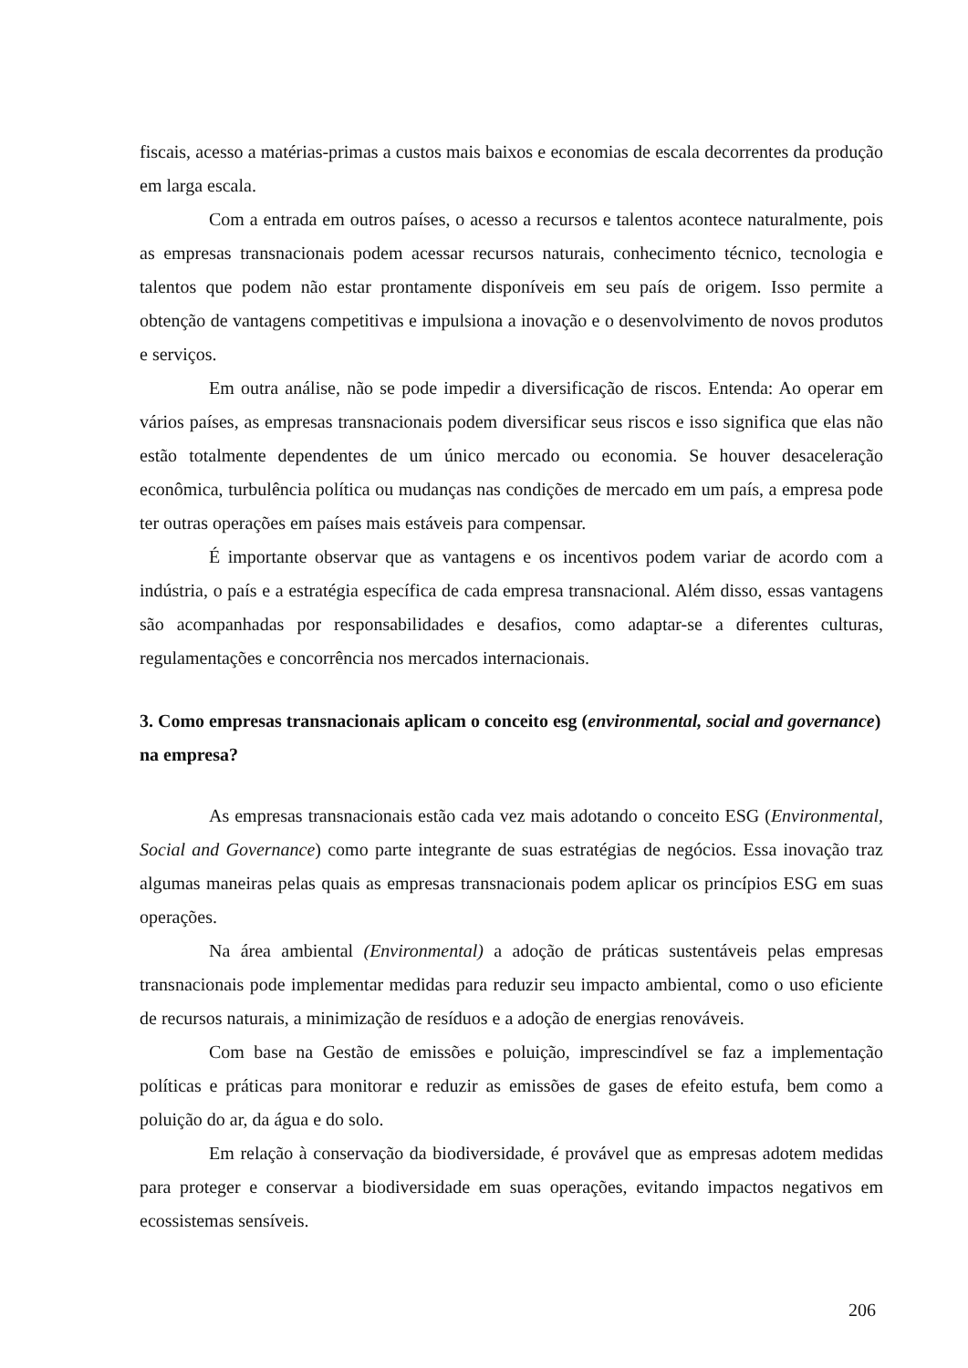fiscais, acesso a matérias-primas a custos mais baixos e economias de escala decorrentes da produção em larga escala.
Com a entrada em outros países, o acesso a recursos e talentos acontece naturalmente, pois as empresas transnacionais podem acessar recursos naturais, conhecimento técnico, tecnologia e talentos que podem não estar prontamente disponíveis em seu país de origem. Isso permite a obtenção de vantagens competitivas e impulsiona a inovação e o desenvolvimento de novos produtos e serviços.
Em outra análise, não se pode impedir a diversificação de riscos. Entenda: Ao operar em vários países, as empresas transnacionais podem diversificar seus riscos e isso significa que elas não estão totalmente dependentes de um único mercado ou economia. Se houver desaceleração econômica, turbulência política ou mudanças nas condições de mercado em um país, a empresa pode ter outras operações em países mais estáveis para compensar.
É importante observar que as vantagens e os incentivos podem variar de acordo com a indústria, o país e a estratégia específica de cada empresa transnacional. Além disso, essas vantagens são acompanhadas por responsabilidades e desafios, como adaptar-se a diferentes culturas, regulamentações e concorrência nos mercados internacionais.
3. Como empresas transnacionais aplicam o conceito esg (environmental, social and governance) na empresa?
As empresas transnacionais estão cada vez mais adotando o conceito ESG (Environmental, Social and Governance) como parte integrante de suas estratégias de negócios. Essa inovação traz algumas maneiras pelas quais as empresas transnacionais podem aplicar os princípios ESG em suas operações.
Na área ambiental (Environmental) a adoção de práticas sustentáveis pelas empresas transnacionais pode implementar medidas para reduzir seu impacto ambiental, como o uso eficiente de recursos naturais, a minimização de resíduos e a adoção de energias renováveis.
Com base na Gestão de emissões e poluição, imprescindível se faz a implementação políticas e práticas para monitorar e reduzir as emissões de gases de efeito estufa, bem como a poluição do ar, da água e do solo.
Em relação à conservação da biodiversidade, é provável que as empresas adotem medidas para proteger e conservar a biodiversidade em suas operações, evitando impactos negativos em ecossistemas sensíveis.
206